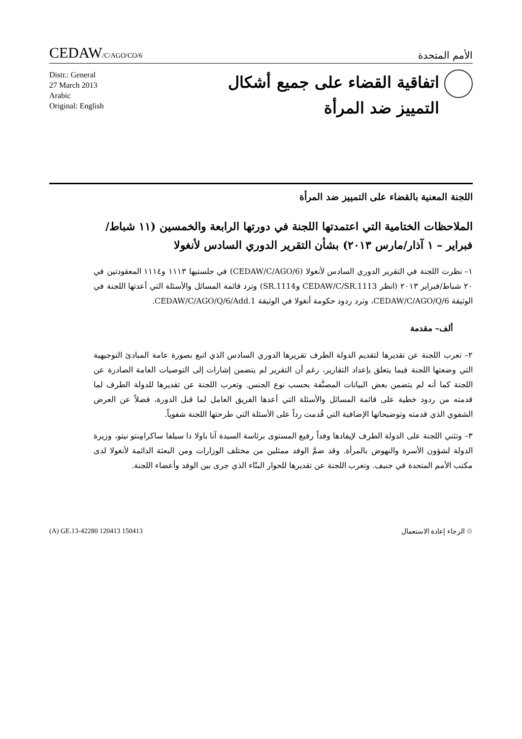CEDAW/C/AGO/CO/6
الأمم المتحدة
Distr.: General
27 March 2013
Arabic
Original: English
اتفاقية القضاء على جميع أشكال
التمييز ضد المرأة
اللجنة المعنية بالقضاء على التمييز ضد المرأة
الملاحظات الختامية التي اعتمدتها اللجنة في دورتها الرابعة والخمسين (١١ شباط/فبراير – ١ آذار/مارس ٢٠١٣) بشأن التقرير الدوري السادس لأنغولا
١– نظرت اللجنة في التقرير الدوري السادس لأنغولا (CEDAW/C/AGO/6) في جلستيها ١١١٣ و١١١٤ المعقودتين في ٢٠ شباط/فبراير ٢٠١٣ (انظر CEDAW/C/SR.1113 وSR.1114) وترد قائمة المسائل والأسئلة التي أعدتها اللجنة في الوثيقة CEDAW/C/AGO/Q/6، وترد ردود حكومة أنغولا في الوثيقة CEDAW/C/AGO/Q/6/Add.1.
ألف– مقدمة
٢– تعرب اللجنة عن تقديرها لتقديم الدولة الطرف تقريرها الدوري السادس الذي اتبع بصورة عامة المبادئ التوجيهية التي وضعتها اللجنة فيما يتعلق بإعداد التقارير، رغم أن التقرير لم يتضمن إشارات إلى التوصيات العامة الصادرة عن اللجنة كما أنه لم يتضمن بعض البيانات المصنَّفة بحسب نوع الجنس. وتعرب اللجنة عن تقديرها للدولة الطرف لما قدمته من ردود خطية على قائمة المسائل والأسئلة التي أعدها الفريق العامل لما قبل الدورة، فضلاً عن العرض الشفوي الذي قدمته وتوضيحاتها الإضافية التي قُدمت رداً على الأسئلة التي طرحتها اللجنة شفوياً.
٣– وتثني اللجنة على الدولة الطرف لإيفادها وفداً رفيع المستوى برئاسة السيدة آنا باولا دا سيلفا ساكرامِنتو نيتو، وزيرة الدولة لشؤون الأسرة والنهوض بالمرأة. وقد ضمَّ الوفد ممثلين من مختلف الوزارات ومن البعثة الدائمة لأنغولا لدى مكتب الأمم المتحدة في جنيف. وتعرب اللجنة عن تقديرها للحوار البنّاء الذي جرى بين الوفد وأعضاء اللجنة.
(A) GE.13-42280 120413 150413 ♲ الرجاء إعادة الاستعمال